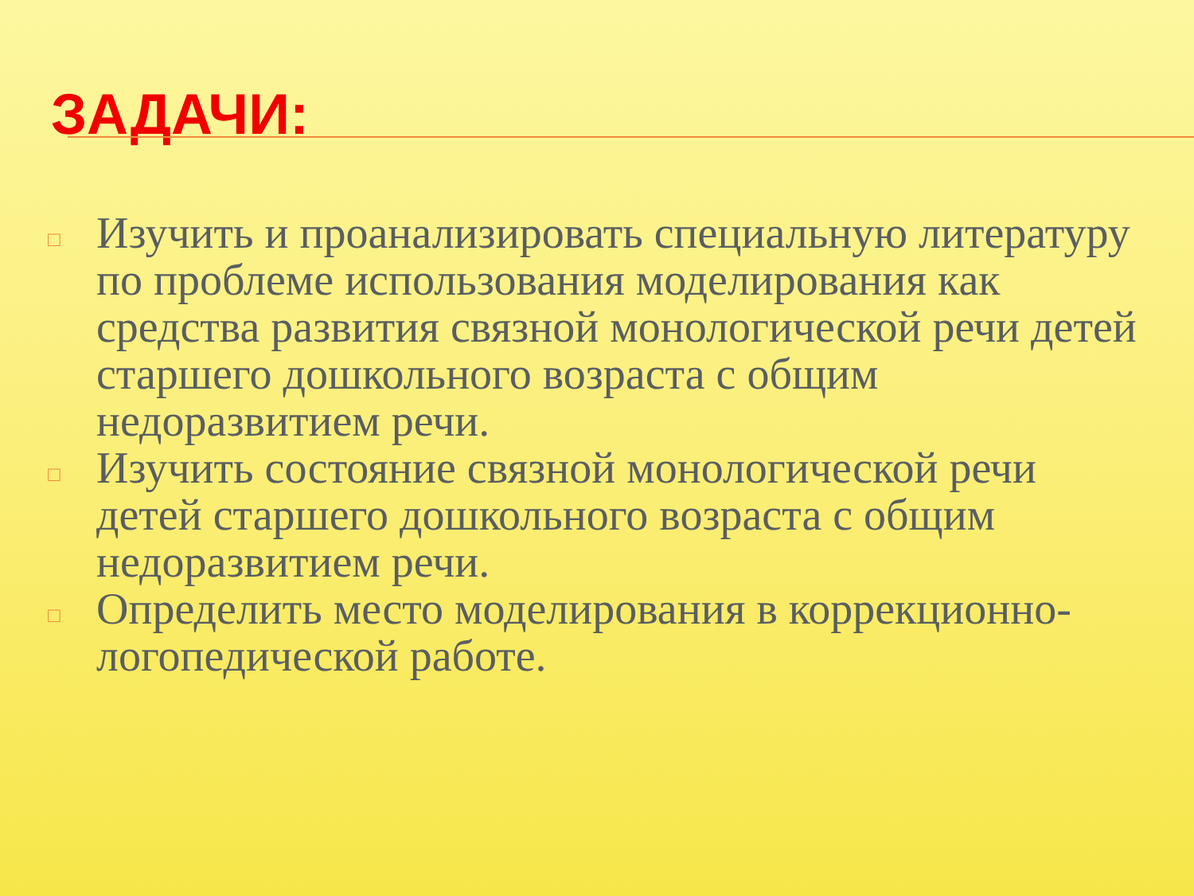ЗАДАЧИ:
□ Изучить и проанализировать специальную литературу по проблеме использования моделирования как средства развития связной монологической речи детей старшего дошкольного возраста с общим недоразвитием речи.
□ Изучить состояние связной монологической речи детей старшего дошкольного возраста с общим недоразвитием речи.
□ Определить место моделирования в коррекционно-логопедической работе.